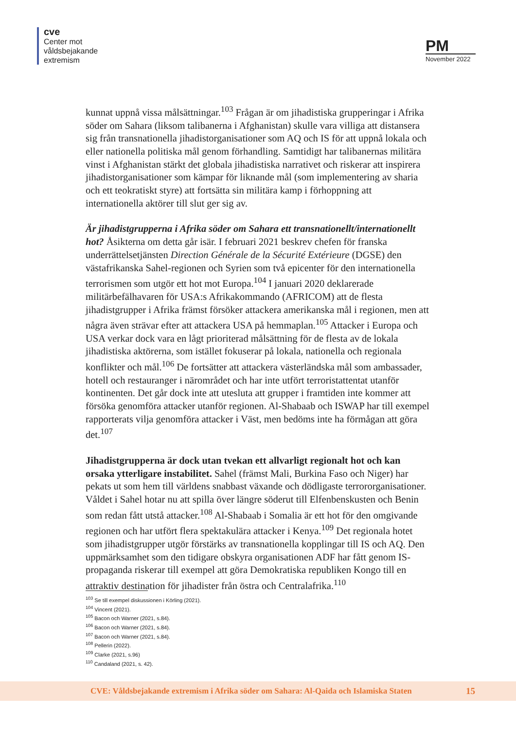cve
Center mot
våldsbejakande
extremism
PM
November 2022
kunnat uppnå vissa målsättningar.<sup>103</sup> Frågan är om jihadistiska grupperingar i Afrika söder om Sahara (liksom talibanerna i Afghanistan) skulle vara villiga att distansera sig från transnationella jihadistorganisationer som AQ och IS för att uppnå lokala och eller nationella politiska mål genom förhandling. Samtidigt har talibanernas militära vinst i Afghanistan stärkt det globala jihadistiska narrativet och riskerar att inspirera jihadistorganisationer som kämpar för liknande mål (som implementering av sharia och ett teokratiskt styre) att fortsätta sin militära kamp i förhoppning att internationella aktörer till slut ger sig av.
Är jihadistgrupperna i Afrika söder om Sahara ett transnationellt/internationellt hot? Åsikterna om detta går isär. I februari 2021 beskrev chefen för franska underrättelsetjänsten Direction Générale de la Sécurité Extérieure (DGSE) den västafrikanska Sahel-regionen och Syrien som två epicenter för den internationella terrorismen som utgör ett hot mot Europa.<sup>104</sup> I januari 2020 deklarerade militärbefälhavaren för USA:s Afrikakommando (AFRICOM) att de flesta jihadistgrupper i Afrika främst försöker attackera amerikanska mål i regionen, men att några även strävar efter att attackera USA på hemmaplan.<sup>105</sup> Attacker i Europa och USA verkar dock vara en lågt prioriterad målsättning för de flesta av de lokala jihadistiska aktörerna, som istället fokuserar på lokala, nationella och regionala konflikter och mål.<sup>106</sup> De fortsätter att attackera västerländska mål som ambassader, hotell och restauranger i närområdet och har inte utfört terroristattentat utanför kontinenten. Det går dock inte att utesluta att grupper i framtiden inte kommer att försöka genomföra attacker utanför regionen. Al-Shabaab och ISWAP har till exempel rapporterats vilja genomföra attacker i Väst, men bedöms inte ha förmågan att göra det.<sup>107</sup>
Jihadistgrupperna är dock utan tvekan ett allvarligt regionalt hot och kan orsaka ytterligare instabilitet. Sahel (främst Mali, Burkina Faso och Niger) har pekats ut som hem till världens snabbast växande och dödligaste terrororganisationer. Våldet i Sahel hotar nu att spilla över längre söderut till Elfenbenskusten och Benin som redan fått utstå attacker.<sup>108</sup> Al-Shabaab i Somalia är ett hot för den omgivande regionen och har utfört flera spektakulära attacker i Kenya.<sup>109</sup> Det regionala hotet som jihadistgrupper utgör förstärks av transnationella kopplingar till IS och AQ. Den uppmärksamhet som den tidigare obskyra organisationen ADF har fått genom IS-propaganda riskerar till exempel att göra Demokratiska republiken Kongo till en attraktiv destination för jihadister från östra och Centralafrika.<sup>110</sup>
<sup>103</sup> Se till exempel diskussionen i Körling (2021).
<sup>104</sup> Vincent (2021).
<sup>105</sup> Bacon och Warner (2021, s.84).
<sup>106</sup> Bacon och Warner (2021, s.84).
<sup>107</sup> Bacon och Warner (2021, s.84).
<sup>108</sup> Pellerin (2022).
<sup>109</sup> Clarke (2021, s.96)
<sup>110</sup> Candaland (2021, s. 42).
CVE: Våldsbejakande extremism i Afrika söder om Sahara: Al-Qaida och Islamiska Staten 15